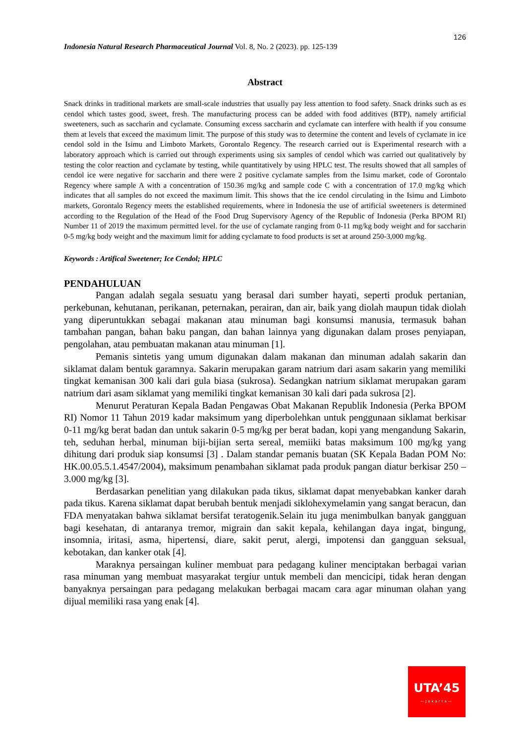126
Indonesia Natural Research Pharmaceutical Journal Vol. 8, No. 2 (2023). pp. 125-139
Abstract
Snack drinks in traditional markets are small-scale industries that usually pay less attention to food safety. Snack drinks such as es cendol which tastes good, sweet, fresh. The manufacturing process can be added with food additives (BTP), namely artificial sweeteners, such as saccharin and cyclamate. Consuming excess saccharin and cyclamate can interfere with health if you consume them at levels that exceed the maximum limit. The purpose of this study was to determine the content and levels of cyclamate in ice cendol sold in the Isimu and Limboto Markets, Gorontalo Regency. The research carried out is Experimental research with a laboratory approach which is carried out through experiments using six samples of cendol which was carried out qualitatively by testing the color reaction and cyclamate by testing, while quantitatively by using HPLC test. The results showed that all samples of cendol ice were negative for saccharin and there were 2 positive cyclamate samples from the Isimu market, code of Gorontalo Regency where sample A with a concentration of 150.36 mg/kg and sample code C with a concentration of 17.0 mg/kg which indicates that all samples do not exceed the maximum limit. This shows that the ice cendol circulating in the Isimu and Limboto markets, Gorontalo Regency meets the established requirements, where in Indonesia the use of artificial sweeteners is determined according to the Regulation of the Head of the Food Drug Supervisory Agency of the Republic of Indonesia (Perka BPOM RI) Number 11 of 2019 the maximum permitted level. for the use of cyclamate ranging from 0-11 mg/kg body weight and for saccharin 0-5 mg/kg body weight and the maximum limit for adding cyclamate to food products is set at around 250-3,000 mg/kg.
Keywords : Artifical Sweetener; Ice Cendol; HPLC
PENDAHULUAN
Pangan adalah segala sesuatu yang berasal dari sumber hayati, seperti produk pertanian, perkebunan, kehutanan, perikanan, peternakan, perairan, dan air, baik yang diolah maupun tidak diolah yang diperuntukkan sebagai makanan atau minuman bagi konsumsi manusia, termasuk bahan tambahan pangan, bahan baku pangan, dan bahan lainnya yang digunakan dalam proses penyiapan, pengolahan, atau pembuatan makanan atau minuman [1].
Pemanis sintetis yang umum digunakan dalam makanan dan minuman adalah sakarin dan siklamat dalam bentuk garamnya. Sakarin merupakan garam natrium dari asam sakarin yang memiliki tingkat kemanisan 300 kali dari gula biasa (sukrosa). Sedangkan natrium siklamat merupakan garam natrium dari asam siklamat yang memiliki tingkat kemanisan 30 kali dari pada sukrosa [2].
Menurut Peraturan Kepala Badan Pengawas Obat Makanan Republik Indonesia (Perka BPOM RI) Nomor 11 Tahun 2019 kadar maksimum yang diperbolehkan untuk penggunaan siklamat berkisar 0-11 mg/kg berat badan dan untuk sakarin 0-5 mg/kg per berat badan, kopi yang mengandung Sakarin, teh, seduhan herbal, minuman biji-bijian serta sereal, memiiki batas maksimum 100 mg/kg yang dihitung dari produk siap konsumsi [3] . Dalam standar pemanis buatan (SK Kepala Badan POM No: HK.00.05.5.1.4547/2004), maksimum penambahan siklamat pada produk pangan diatur berkisar 250 – 3.000 mg/kg [3].
Berdasarkan penelitian yang dilakukan pada tikus, siklamat dapat menyebabkan kanker darah pada tikus. Karena siklamat dapat berubah bentuk menjadi siklohexymelamin yang sangat beracun, dan FDA menyatakan bahwa siklamat bersifat teratogenik.Selain itu juga menimbulkan banyak gangguan bagi kesehatan, di antaranya tremor, migrain dan sakit kepala, kehilangan daya ingat, bingung, insomnia, iritasi, asma, hipertensi, diare, sakit perut, alergi, impotensi dan gangguan seksual, kebotakan, dan kanker otak [4].
Maraknya persaingan kuliner membuat para pedagang kuliner menciptakan berbagai varian rasa minuman yang membuat masyarakat tergiur untuk membeli dan mencicipi, tidak heran dengan banyaknya persaingan para pedagang melakukan berbagai macam cara agar minuman olahan yang dijual memiliki rasa yang enak [4].
UTA’45
—Jakarta—